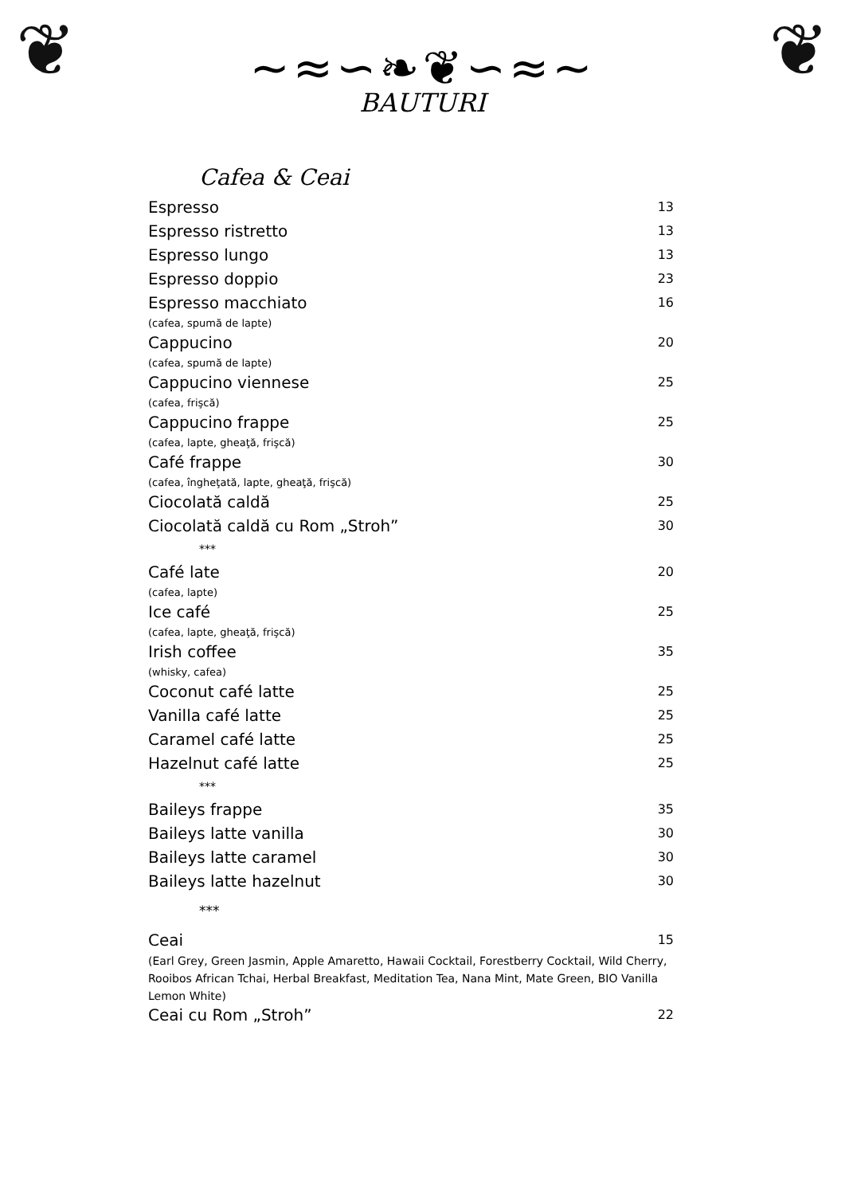❦ ❦
~≈∽❧❦∽≈~
BAUTURI
Cafea & Ceai
Espresso 13
Espresso ristretto 13
Espresso lungo 13
Espresso doppio 23
Espresso macchiato 16
(cafea, spumă de lapte)
Cappucino 20
(cafea, spumă de lapte)
Cappucino viennese 25
(cafea, frişcă)
Cappucino frappe 25
(cafea, lapte, gheaţă, frişcă)
Café frappe 30
(cafea, îngheţată, lapte, gheaţă, frişcă)
Ciocolată caldă 25
Ciocolată caldă cu Rom „Stroh” 30
***
Café late 20
(cafea, lapte)
Ice café 25
(cafea, lapte, gheaţă, frişcă)
Irish coffee 35
(whisky, cafea)
Coconut café latte 25
Vanilla café latte 25
Caramel café latte 25
Hazelnut café latte 25
***
Baileys frappe 35
Baileys latte vanilla 30
Baileys latte caramel 30
Baileys latte hazelnut 30
***
Ceai 15
(Earl Grey, Green Jasmin, Apple Amaretto, Hawaii Cocktail, Forestberry Cocktail, Wild Cherry, Rooibos African Tchai, Herbal Breakfast, Meditation Tea, Nana Mint, Mate Green, BIO Vanilla Lemon White)
Ceai cu Rom „Stroh” 22